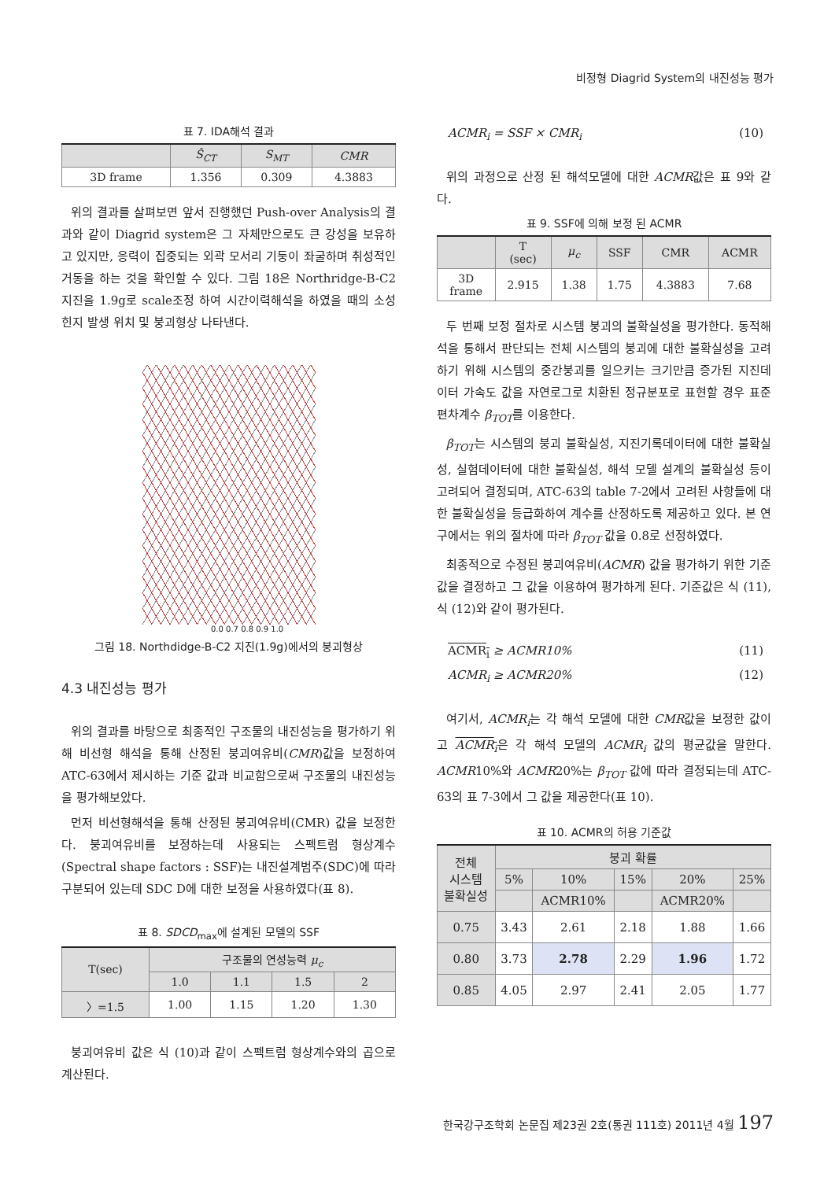비정형 Diagrid System의 내진성능 평가
표 7. IDA해석 결과
| | Ŝ<sub>CT</sub> | S<sub>MT</sub> | CMR |
| --- | --- | --- | --- |
| 3D frame | 1.356 | 0.309 | 4.3883 |
위의 결과를 살펴보면 앞서 진행했던 Push-over Analysis의 결과와 같이 Diagrid system은 그 자체만으로도 큰 강성을 보유하고 있지만, 응력이 집중되는 외곽 모서리 기둥이 좌굴하며 취성적인 거동을 하는 것을 확인할 수 있다. 그림 18은 Northridge-B-C2 지진을 1.9g로 scale조정 하여 시간이력해석을 하였을 때의 소성힌지 발생 위치 및 붕괴형상 나타낸다.
0.0 0.7 0.8 0.9 1.0
그림 18. Northdidge-B-C2 지진(1.9g)에서의 붕괴형상
4.3 내진성능 평가
위의 결과를 바탕으로 최종적인 구조물의 내진성능을 평가하기 위해 비선형 해석을 통해 산정된 붕괴여유비(CMR)값을 보정하여 ATC-63에서 제시하는 기준 값과 비교함으로써 구조물의 내진성능을 평가해보았다.
먼저 비선형해석을 통해 산정된 붕괴여유비(CMR) 값을 보정한다. 붕괴여유비를 보정하는데 사용되는 스펙트럼 형상계수(Spectral shape factors : SSF)는 내진설계범주(SDC)에 따라 구분되어 있는데 SDC D에 대한 보정을 사용하였다(표 8).
표 8. SDCD<sub>max</sub>에 설계된 모델의 SSF
| T(sec) | 구조물의 연성능력 μ<sub>c</sub> | | | |
| --- | --- | --- | --- | --- |
| | 1.0 | 1.1 | 1.5 | 2 |
| 〉=1.5 | 1.00 | 1.15 | 1.20 | 1.30 |
붕괴여유비 값은 식 (10)과 같이 스펙트럼 형상계수와의 곱으로 계산된다.
ACMR<sub>i</sub> = SSF × CMR<sub>i</sub> (10)
위의 과정으로 산정 된 해석모델에 대한 ACMR값은 표 9와 같다.
표 9. SSF에 의해 보정 된 ACMR
| | T (sec) | μ<sub>c</sub> | SSF | CMR | ACMR |
| --- | --- | --- | --- | --- | --- |
| 3D frame | 2.915 | 1.38 | 1.75 | 4.3883 | 7.68 |
두 번째 보정 절차로 시스템 붕괴의 불확실성을 평가한다. 동적해석을 통해서 판단되는 전체 시스템의 붕괴에 대한 불확실성을 고려하기 위해 시스템의 중간붕괴를 일으키는 크기만큼 증가된 지진데이터 가속도 값을 자연로그로 치환된 정규분포로 표현할 경우 표준편차계수 β<sub>TOT</sub>를 이용한다.
β<sub>TOT</sub>는 시스템의 붕괴 불확실성, 지진기록데이터에 대한 불확실성, 실험데이터에 대한 불확실성, 해석 모델 설계의 불확실성 등이 고려되어 결정되며, ATC-63의 table 7-2에서 고려된 사항들에 대한 불확실성을 등급화하여 계수를 산정하도록 제공하고 있다. 본 연구에서는 위의 절차에 따라 β<sub>TOT</sub> 값을 0.8로 선정하였다.
최종적으로 수정된 붕괴여유비(ACMR) 값을 평가하기 위한 기준값을 결정하고 그 값을 이용하여 평가하게 된다. 기준값은 식 (11), 식 (12)와 같이 평가된다.
ACMR<sub>i</sub> ≥ ACMR10% (11)
ACMR<sub>i</sub> ≥ ACMR20% (12)
여기서, ACMR<sub>i</sub>는 각 해석 모델에 대한 CMR값을 보정한 값이고 ACMR<sub>i</sub>은 각 해석 모델의 ACMR<sub>i</sub> 값의 평균값을 말한다. ACMR10%와 ACMR20%는 β<sub>TOT</sub> 값에 따라 결정되는데 ATC-63의 표 7-3에서 그 값을 제공한다(표 10).
표 10. ACMR의 허용 기준값
| 전체 시스템 불확실성 | 붕괴 확률 | | | | |
| --- | --- | --- | --- | --- | --- |
| | 5% | 10% | 15% | 20% | 25% |
| | | ACMR10% | | ACMR20% | |
| 0.75 | 3.43 | 2.61 | 2.18 | 1.88 | 1.66 |
| 0.80 | 3.73 | 2.78 | 2.29 | 1.96 | 1.72 |
| 0.85 | 4.05 | 2.97 | 2.41 | 2.05 | 1.77 |
한국강구조학회 논문집 제23권 2호(통권 111호) 2011년 4월 197